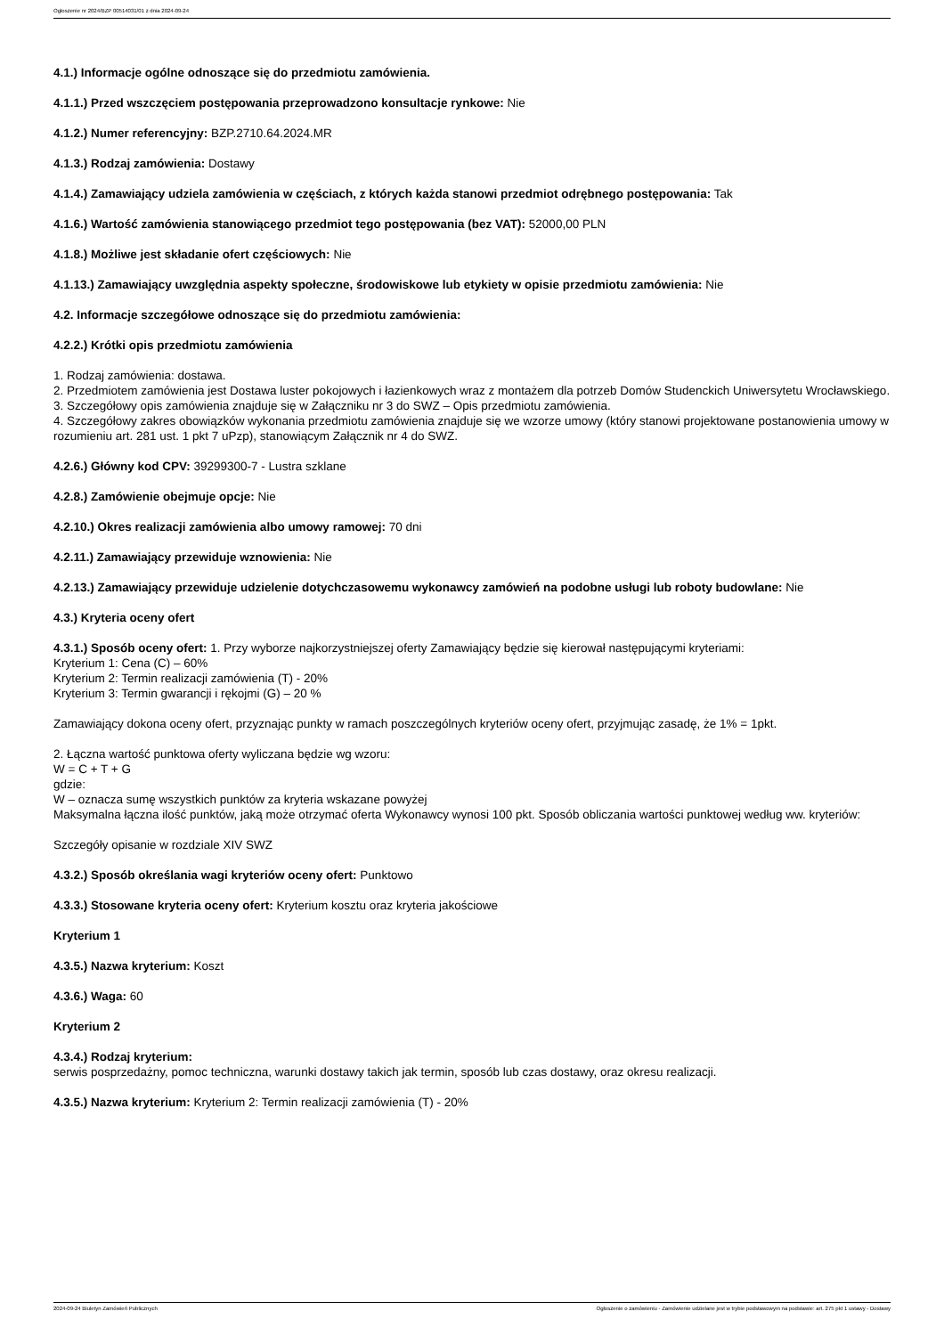Ogłoszenie nr 2024/BZP 00514031/01 z dnia 2024-09-24
4.1.) Informacje ogólne odnoszące się do przedmiotu zamówienia.
4.1.1.) Przed wszczęciem postępowania przeprowadzono konsultacje rynkowe: Nie
4.1.2.) Numer referencyjny: BZP.2710.64.2024.MR
4.1.3.) Rodzaj zamówienia: Dostawy
4.1.4.) Zamawiający udziela zamówienia w częściach, z których każda stanowi przedmiot odrębnego postępowania: Tak
4.1.6.) Wartość zamówienia stanowiącego przedmiot tego postępowania (bez VAT): 52000,00 PLN
4.1.8.) Możliwe jest składanie ofert częściowych: Nie
4.1.13.) Zamawiający uwzględnia aspekty społeczne, środowiskowe lub etykiety w opisie przedmiotu zamówienia: Nie
4.2. Informacje szczegółowe odnoszące się do przedmiotu zamówienia:
4.2.2.) Krótki opis przedmiotu zamówienia
1. Rodzaj zamówienia: dostawa.
2. Przedmiotem zamówienia jest Dostawa luster pokojowych i łazienkowych wraz z montażem dla potrzeb Domów Studenckich Uniwersytetu Wrocławskiego.
3. Szczegółowy opis zamówienia znajduje się w Załączniku nr 3 do SWZ – Opis przedmiotu zamówienia.
4. Szczegółowy zakres obowiązków wykonania przedmiotu zamówienia znajduje się we wzorze umowy (który stanowi projektowane postanowienia umowy w rozumieniu art. 281 ust. 1 pkt 7 uPzp), stanowiącym Załącznik nr 4 do SWZ.
4.2.6.) Główny kod CPV: 39299300-7 - Lustra szklane
4.2.8.) Zamówienie obejmuje opcje: Nie
4.2.10.) Okres realizacji zamówienia albo umowy ramowej: 70 dni
4.2.11.) Zamawiający przewiduje wznowienia: Nie
4.2.13.) Zamawiający przewiduje udzielenie dotychczasowemu wykonawcy zamówień na podobne usługi lub roboty budowlane: Nie
4.3.) Kryteria oceny ofert
4.3.1.) Sposób oceny ofert: 1. Przy wyborze najkorzystniejszej oferty Zamawiający będzie się kierował następującymi kryteriami:
Kryterium 1: Cena (C) – 60%
Kryterium 2: Termin realizacji zamówienia (T) - 20%
Kryterium 3: Termin gwarancji i rękojmi (G) – 20 %
Zamawiający dokona oceny ofert, przyznając punkty w ramach poszczególnych kryteriów oceny ofert, przyjmując zasadę, że 1% = 1pkt.
2. Łączna wartość punktowa oferty wyliczana będzie wg wzoru:
W = C + T + G
gdzie:
W – oznacza sumę wszystkich punktów za kryteria wskazane powyżej
Maksymalna łączna ilość punktów, jaką może otrzymać oferta Wykonawcy wynosi 100 pkt. Sposób obliczania wartości punktowej według ww. kryteriów:
Szczegóły opisanie w rozdziale XIV SWZ
4.3.2.) Sposób określania wagi kryteriów oceny ofert: Punktowo
4.3.3.) Stosowane kryteria oceny ofert: Kryterium kosztu oraz kryteria jakościowe
Kryterium 1
4.3.5.) Nazwa kryterium: Koszt
4.3.6.) Waga: 60
Kryterium 2
4.3.4.) Rodzaj kryterium:
serwis posprzedażny, pomoc techniczna, warunki dostawy takich jak termin, sposób lub czas dostawy, oraz okresu realizacji.
4.3.5.) Nazwa kryterium: Kryterium 2: Termin realizacji zamówienia (T) - 20%
2024-09-24 Biuletyn Zamówień Publicznych Ogłoszenie o zamówieniu - Zamówienie udzielane jest w trybie podstawowym na podstawie: art. 275 pkt 1 ustawy - Dostawy